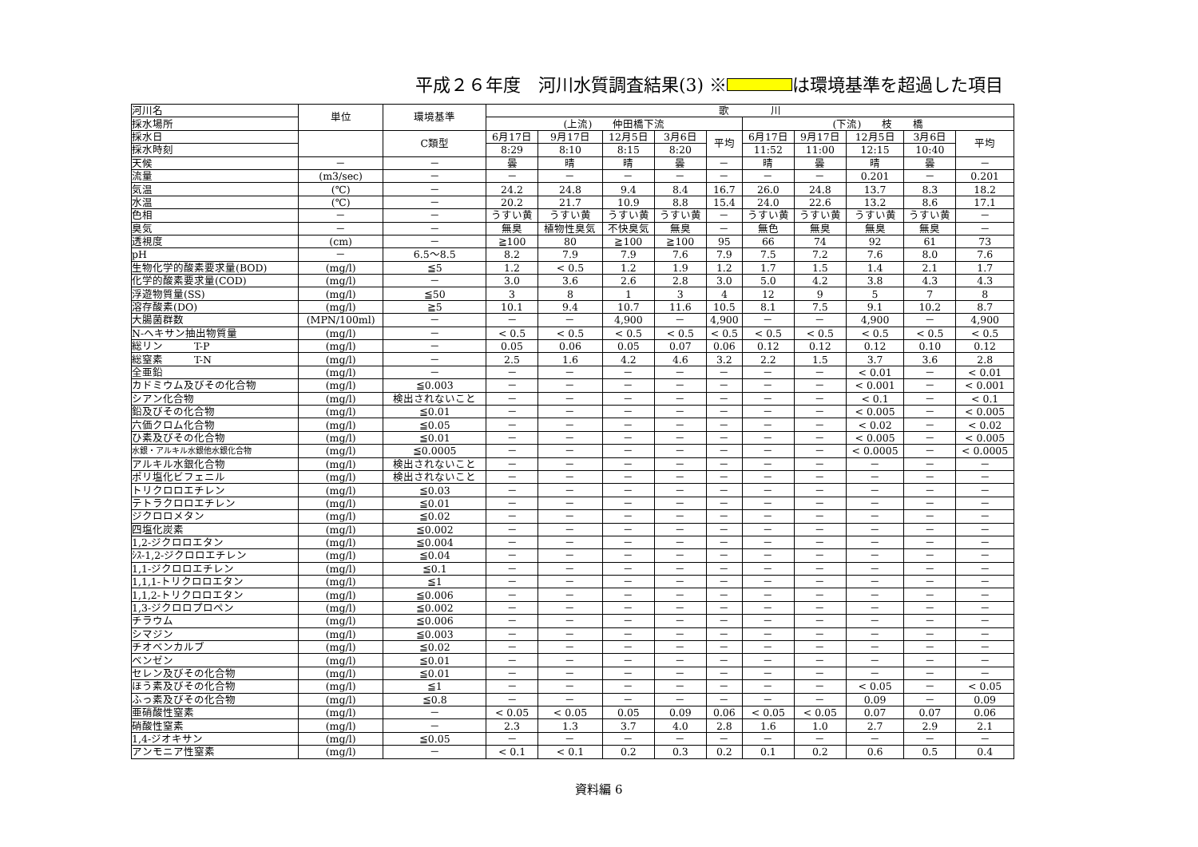平成２６年度　河川水質調査結果(3) ※ は環境基準を超過した項目
| 河川名 | 単位 | 環境基準 | 歌 川 | | | | | | | | | |
| --- | --- | --- | --- | --- | --- | --- | --- | --- | --- | --- | --- | --- |
| 採水場所 | | | (上流) 仲田橋下流 | | | | | (下流) 枝 橋 | | | | |
| 採水日 | | C類型 | 6月17日 | 9月17日 | 12月5日 | 3月6日 | 平均 | 6月17日 | 9月17日 | 12月5日 | 3月6日 | 平均 |
| 採水時刻 | | | 8:29 | 8:10 | 8:15 | 8:20 | | 11:52 | 11:00 | 12:15 | 10:40 | |
| 天候 | － | － | 曇 | 晴 | 晴 | 曇 | － | 晴 | 曇 | 晴 | 曇 | － |
| 流量 | (m3/sec) | － | － | － | － | － | － | － | － | 0.201 | － | 0.201 |
| 気温 | (℃) | － | 24.2 | 24.8 | 9.4 | 8.4 | 16.7 | 26.0 | 24.8 | 13.7 | 8.3 | 18.2 |
| 水温 | (℃) | － | 20.2 | 21.7 | 10.9 | 8.8 | 15.4 | 24.0 | 22.6 | 13.2 | 8.6 | 17.1 |
| 色相 | － | － | うすい黄 | うすい黄 | うすい黄 | うすい黄 | － | うすい黄 | うすい黄 | うすい黄 | うすい黄 | － |
| 臭気 | － | － | 無臭 | 植物性臭気 | 不快臭気 | 無臭 | － | 無色 | 無臭 | 無臭 | 無臭 | － |
| 透視度 | (cm) | － | ≧100 | 80 | ≧100 | ≧100 | 95 | 66 | 74 | 92 | 61 | 73 |
| pH | － | 6.5～8.5 | 8.2 | 7.9 | 7.9 | 7.6 | 7.9 | 7.5 | 7.2 | 7.6 | 8.0 | 7.6 |
| 生物化学的酸素要求量(BOD) | (mg/l) | ≦5 | 1.2 | < 0.5 | 1.2 | 1.9 | 1.2 | 1.7 | 1.5 | 1.4 | 2.1 | 1.7 |
| 化学的酸素要求量(COD) | (mg/l) | － | 3.0 | 3.6 | 2.6 | 2.8 | 3.0 | 5.0 | 4.2 | 3.8 | 4.3 | 4.3 |
| 浮遊物質量(SS) | (mg/l) | ≦50 | 3 | 8 | 1 | 3 | 4 | 12 | 9 | 5 | 7 | 8 |
| 溶存酸素(DO) | (mg/l) | ≧5 | 10.1 | 9.4 | 10.7 | 11.6 | 10.5 | 8.1 | 7.5 | 9.1 | 10.2 | 8.7 |
| 大腸菌群数 | (MPN/100ml) | － | － | － | 4,900 | － | 4,900 | － | － | 4,900 | － | 4,900 |
| N-ヘキサン抽出物質量 | (mg/l) | － | < 0.5 | < 0.5 | < 0.5 | < 0.5 | < 0.5 | < 0.5 | < 0.5 | < 0.5 | < 0.5 | < 0.5 |
| 総リン T-P | (mg/l) | － | 0.05 | 0.06 | 0.05 | 0.07 | 0.06 | 0.12 | 0.12 | 0.12 | 0.10 | 0.12 |
| 総窒素 T-N | (mg/l) | － | 2.5 | 1.6 | 4.2 | 4.6 | 3.2 | 2.2 | 1.5 | 3.7 | 3.6 | 2.8 |
| 全亜鉛 | (mg/l) | － | － | － | － | － | － | － | － | < 0.01 | － | < 0.01 |
| カドミウム及びその化合物 | (mg/l) | ≦0.003 | － | － | － | － | － | － | － | < 0.001 | － | < 0.001 |
| シアン化合物 | (mg/l) | 検出されないこと | － | － | － | － | － | － | － | < 0.1 | － | < 0.1 |
| 鉛及びその化合物 | (mg/l) | ≦0.01 | － | － | － | － | － | － | － | < 0.005 | － | < 0.005 |
| 六価クロム化合物 | (mg/l) | ≦0.05 | － | － | － | － | － | － | － | < 0.02 | － | < 0.02 |
| ひ素及びその化合物 | (mg/l) | ≦0.01 | － | － | － | － | － | － | － | < 0.005 | － | < 0.005 |
| 水銀・アルキル水銀他水銀化合物 | (mg/l) | ≦0.0005 | － | － | － | － | － | － | － | < 0.0005 | － | < 0.0005 |
| アルキル水銀化合物 | (mg/l) | 検出されないこと | － | － | － | － | － | － | － | － | － | － |
| ポリ塩化ビフェニル | (mg/l) | 検出されないこと | － | － | － | － | － | － | － | － | － | － |
| トリクロロエチレン | (mg/l) | ≦0.03 | － | － | － | － | － | － | － | － | － | － |
| テトラクロロエチレン | (mg/l) | ≦0.01 | － | － | － | － | － | － | － | － | － | － |
| ジクロロメタン | (mg/l) | ≦0.02 | － | － | － | － | － | － | － | － | － | － |
| 四塩化炭素 | (mg/l) | ≦0.002 | － | － | － | － | － | － | － | － | － | － |
| 1,2-ジクロロエタン | (mg/l) | ≦0.004 | － | － | － | － | － | － | － | － | － | － |
| ｼｽ-1,2-ジクロロエチレン | (mg/l) | ≦0.04 | － | － | － | － | － | － | － | － | － | － |
| 1,1-ジクロロエチレン | (mg/l) | ≦0.1 | － | － | － | － | － | － | － | － | － | － |
| 1,1,1-トリクロロエタン | (mg/l) | ≦1 | － | － | － | － | － | － | － | － | － | － |
| 1,1,2-トリクロロエタン | (mg/l) | ≦0.006 | － | － | － | － | － | － | － | － | － | － |
| 1,3-ジクロロプロペン | (mg/l) | ≦0.002 | － | － | － | － | － | － | － | － | － | － |
| チラウム | (mg/l) | ≦0.006 | － | － | － | － | － | － | － | － | － | － |
| シマジン | (mg/l) | ≦0.003 | － | － | － | － | － | － | － | － | － | － |
| チオベンカルブ | (mg/l) | ≦0.02 | － | － | － | － | － | － | － | － | － | － |
| ベンゼン | (mg/l) | ≦0.01 | － | － | － | － | － | － | － | － | － | － |
| セレン及びその化合物 | (mg/l) | ≦0.01 | － | － | － | － | － | － | － | － | － | － |
| ほう素及びその化合物 | (mg/l) | ≦1 | － | － | － | － | － | － | － | < 0.05 | － | < 0.05 |
| ふっ素及びその化合物 | (mg/l) | ≦0.8 | － | － | － | － | － | － | － | 0.09 | － | 0.09 |
| 亜硝酸性窒素 | (mg/l) | － | < 0.05 | < 0.05 | 0.05 | 0.09 | 0.06 | < 0.05 | < 0.05 | 0.07 | 0.07 | 0.06 |
| 硝酸性窒素 | (mg/l) | － | 2.3 | 1.3 | 3.7 | 4.0 | 2.8 | 1.6 | 1.0 | 2.7 | 2.9 | 2.1 |
| 1,4-ジオキサン | (mg/l) | ≦0.05 | － | － | － | － | － | － | － | － | － | － |
| アンモニア性窒素 | (mg/l) | － | < 0.1 | < 0.1 | 0.2 | 0.3 | 0.2 | 0.1 | 0.2 | 0.6 | 0.5 | 0.4 |
資料編 6